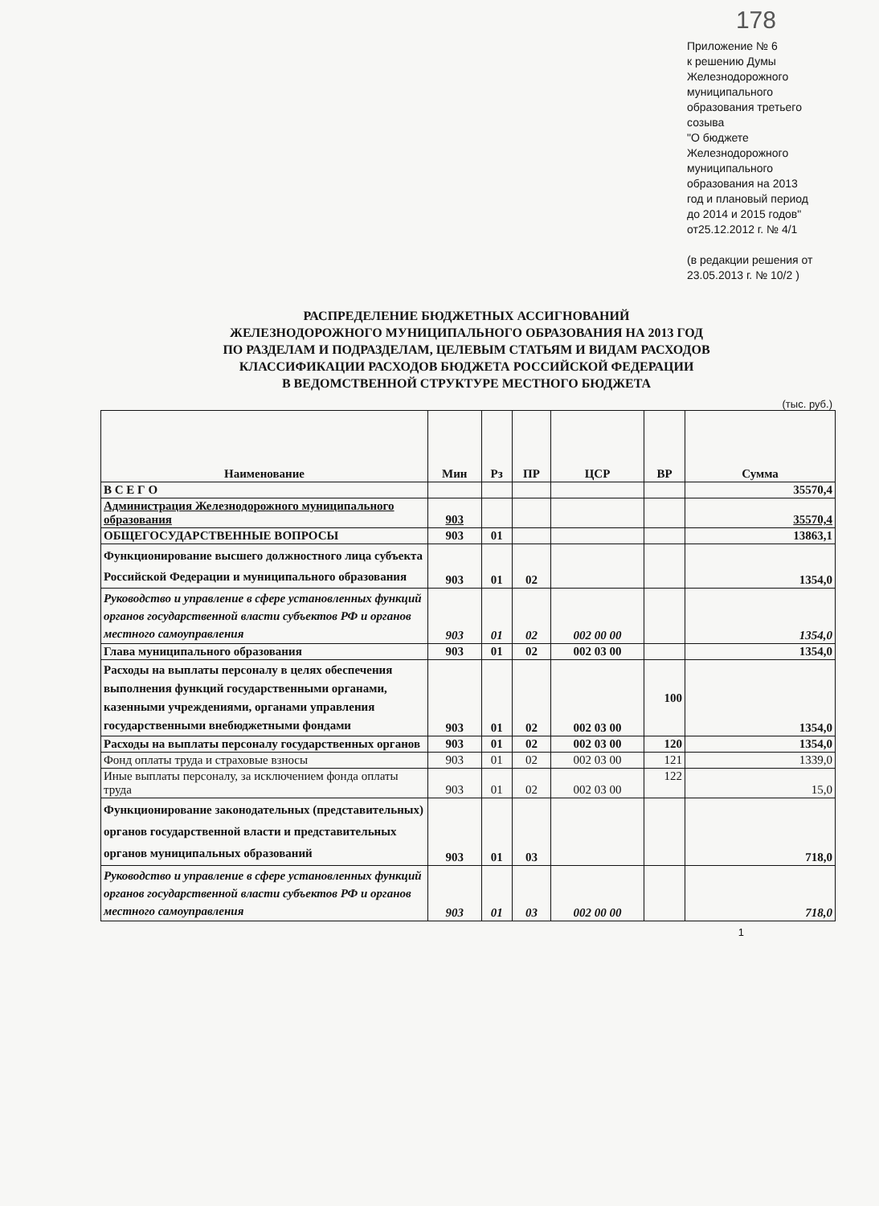178
Приложение № 6
к решению Думы
Железнодорожного
муниципального
образования третьего
созыва
"О бюджете
Железнодорожного
муниципального
образования на 2013
год и плановый период
до 2014 и 2015 годов"
от25.12.2012 г. № 4/1
(в редакции решения от
23.05.2013 г. № 10/2 )
РАСПРЕДЕЛЕНИЕ БЮДЖЕТНЫХ АССИГНОВАНИЙ
ЖЕЛЕЗНОДОРОЖНОГО МУНИЦИПАЛЬНОГО ОБРАЗОВАНИЯ НА 2013 ГОД
ПО РАЗДЕЛАМ И ПОДРАЗДЕЛАМ, ЦЕЛЕВЫМ СТАТЬЯМ И ВИДАМ РАСХОДОВ
КЛАССИФИКАЦИИ РАСХОДОВ БЮДЖЕТА РОССИЙСКОЙ ФЕДЕРАЦИИ
В ВЕДОМСТВЕННОЙ СТРУКТУРЕ МЕСТНОГО БЮДЖЕТА
(тыс. руб.)
| Наименование | Мин | Рз | ПР | ЦСР | ВР | Сумма |
| --- | --- | --- | --- | --- | --- | --- |
| В С Е Г О | | | | | | 35570,4 |
| Администрация Железнодорожного муниципального образования | 903 | | | | | 35570,4 |
| ОБЩЕГОСУДАРСТВЕННЫЕ ВОПРОСЫ | 903 | 01 | | | | 13863,1 |
| Функционирование высшего должностного лица субъекта Российской Федерации и муниципального образования | 903 | 01 | 02 | | | 1354,0 |
| Руководство и управление в сфере установленных функций органов государственной власти субъектов РФ и органов местного самоуправления | 903 | 01 | 02 | 002 00 00 | | 1354,0 |
| Глава муниципального образования | 903 | 01 | 02 | 002 03 00 | | 1354,0 |
| Расходы на выплаты персоналу в целях обеспечения выполнения функций государственными органами, казенными учреждениями, органами управления государственными внебюджетными фондами | 903 | 01 | 02 | 002 03 00 | 100 | 1354,0 |
| Расходы на выплаты персоналу государственных органов | 903 | 01 | 02 | 002 03 00 | 120 | 1354,0 |
| Фонд оплаты труда и страховые взносы | 903 | 01 | 02 | 002 03 00 | 121 | 1339,0 |
| Иные выплаты персоналу, за исключением фонда оплаты труда | 903 | 01 | 02 | 002 03 00 | 122 | 15,0 |
| Функционирование законодательных (представительных) органов государственной власти и представительных органов муниципальных образований | 903 | 01 | 03 | | | 718,0 |
| Руководство и управление в сфере установленных функций органов государственной власти субъектов РФ и органов местного самоуправления | 903 | 01 | 03 | 002 00 00 | | 718,0 |
1